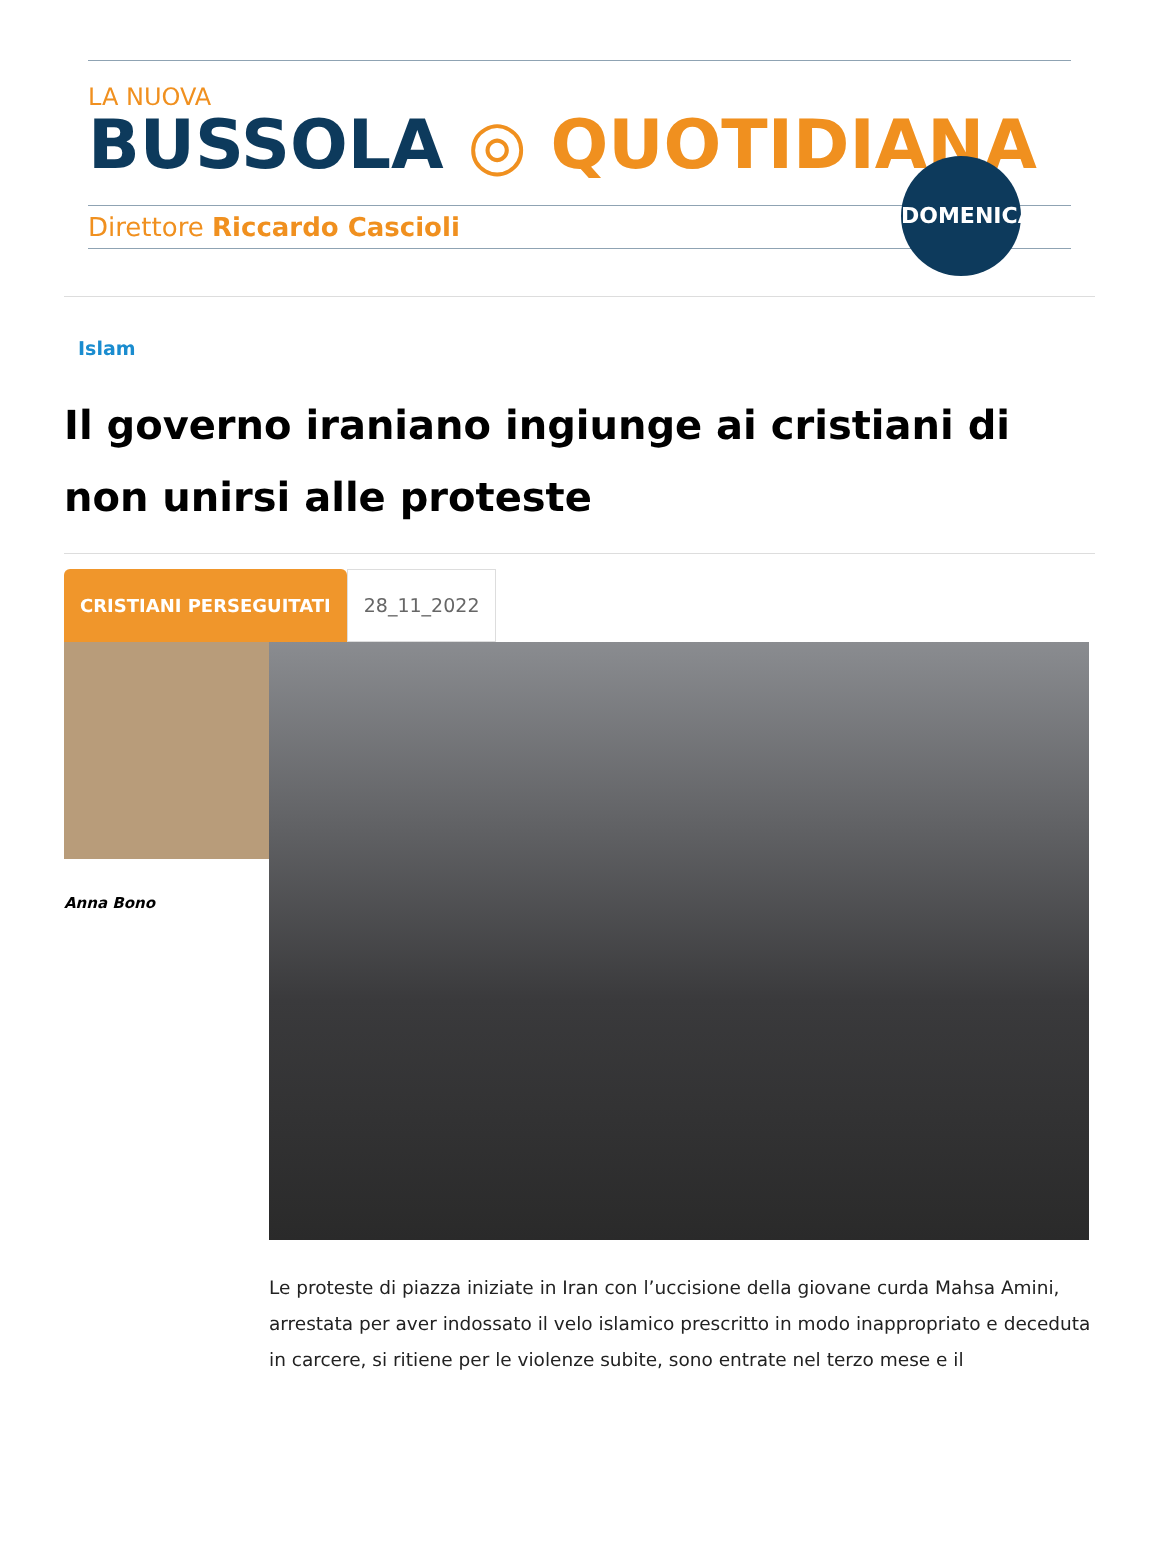LA NUOVA
BUSSOLA ◎ QUOTIDIANA
Direttore Riccardo Cascioli
DOMENICA
Islam
Il governo iraniano ingiunge ai cristiani di non unirsi alle proteste
CRISTIANI PERSEGUITATI 28_11_2022
Anna Bono
Le proteste di piazza iniziate in Iran con l’uccisione della giovane curda Mahsa Amini, arrestata per aver indossato il velo islamico prescritto in modo inappropriato e deceduta in carcere, si ritiene per le violenze subite, sono entrate nel terzo mese e il